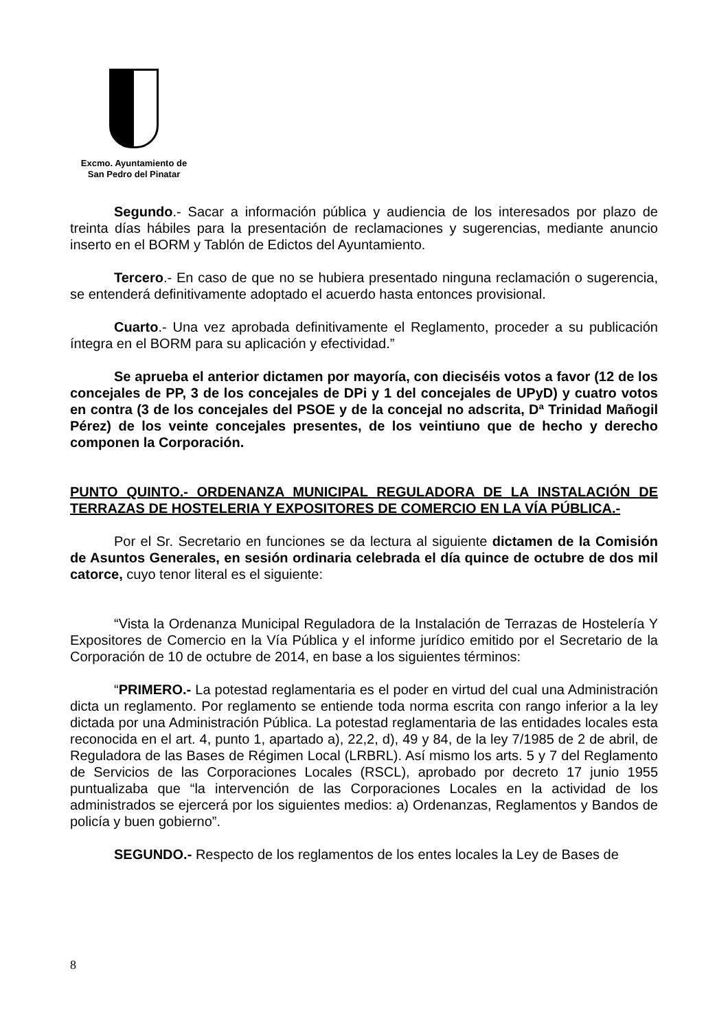Excmo. Ayuntamiento de
San Pedro del Pinatar
Segundo.- Sacar a información pública y audiencia de los interesados por plazo de treinta días hábiles para la presentación de reclamaciones y sugerencias, mediante anuncio inserto en el BORM y Tablón de Edictos del Ayuntamiento.
Tercero.- En caso de que no se hubiera presentado ninguna reclamación o sugerencia, se entenderá definitivamente adoptado el acuerdo hasta entonces provisional.
Cuarto.- Una vez aprobada definitivamente el Reglamento, proceder a su publicación íntegra en el BORM para su aplicación y efectividad.”
Se aprueba el anterior dictamen por mayoría, con dieciséis votos a favor (12 de los concejales de PP, 3 de los concejales de DPi y 1 del concejales de UPyD) y cuatro votos en contra (3 de los concejales del PSOE y de la concejal no adscrita, Dª Trinidad Mañogil Pérez) de los veinte concejales presentes, de los veintiuno que de hecho y derecho componen la Corporación.
PUNTO QUINTO.- ORDENANZA MUNICIPAL REGULADORA DE LA INSTALACIÓN DE TERRAZAS DE HOSTELERIA Y EXPOSITORES DE COMERCIO EN LA VÍA PÚBLICA.-
Por el Sr. Secretario en funciones se da lectura al siguiente dictamen de la Comisión de Asuntos Generales, en sesión ordinaria celebrada el día quince de octubre de dos mil catorce, cuyo tenor literal es el siguiente:
“Vista la Ordenanza Municipal Reguladora de la Instalación de Terrazas de Hostelería Y Expositores de Comercio en la Vía Pública y el informe jurídico emitido por el Secretario de la Corporación de 10 de octubre de 2014, en base a los siguientes términos:
“PRIMERO.- La potestad reglamentaria es el poder en virtud del cual una Administración dicta un reglamento. Por reglamento se entiende toda norma escrita con rango inferior a la ley dictada por una Administración Pública. La potestad reglamentaria de las entidades locales esta reconocida en el art. 4, punto 1, apartado a), 22,2, d), 49 y 84, de la ley 7/1985 de 2 de abril, de Reguladora de las Bases de Régimen Local (LRBRL). Así mismo los arts. 5 y 7 del Reglamento de Servicios de las Corporaciones Locales (RSCL), aprobado por decreto 17 junio 1955 puntualizaba que “la intervención de las Corporaciones Locales en la actividad de los administrados se ejercerá por los siguientes medios: a) Ordenanzas, Reglamentos y Bandos de policía y buen gobierno”.
SEGUNDO.- Respecto de los reglamentos de los entes locales la Ley de Bases de
8